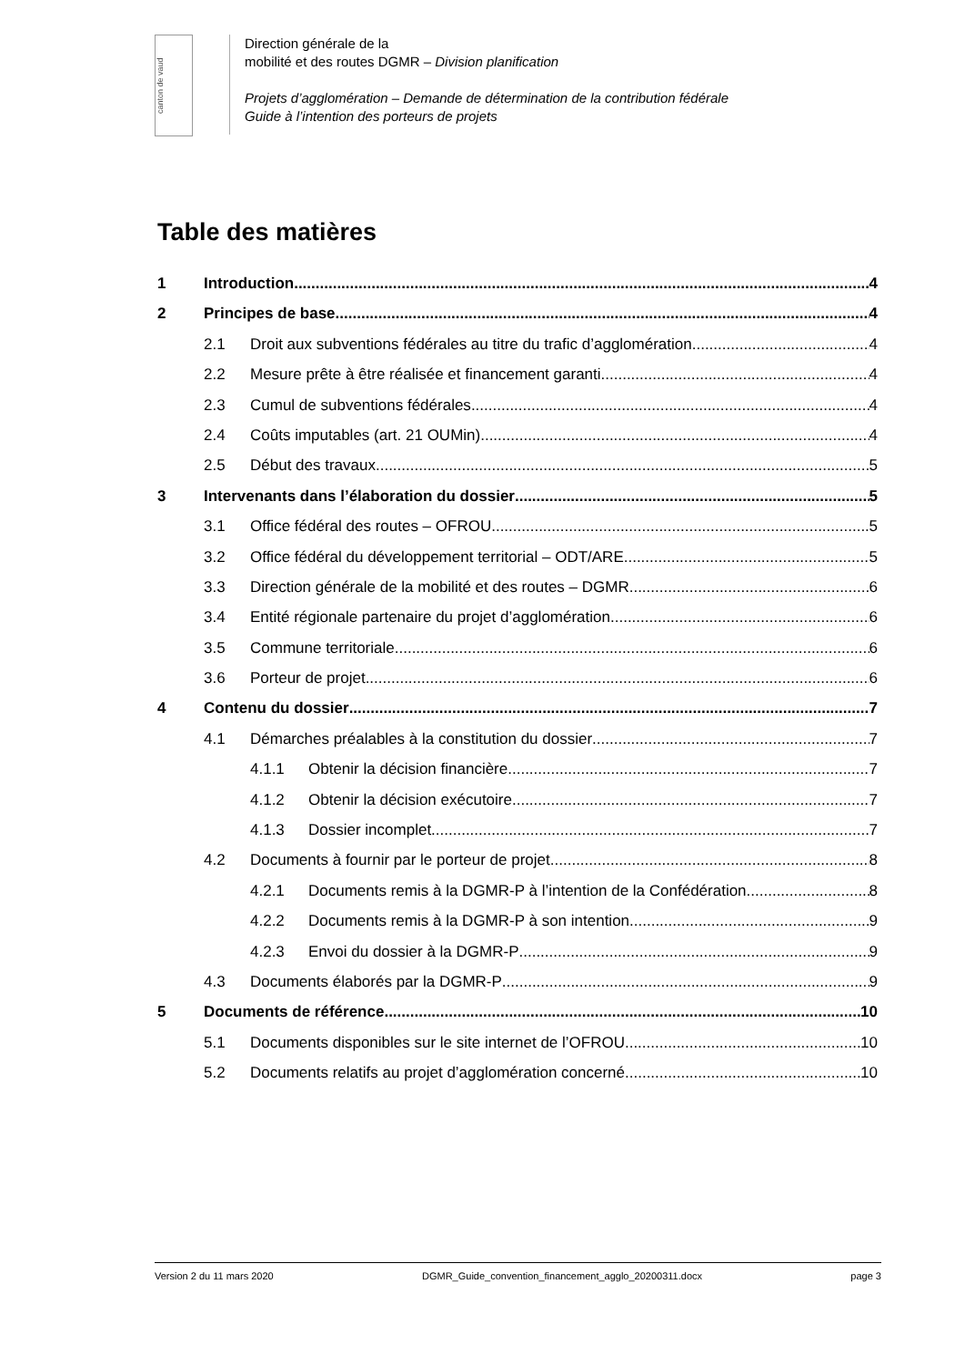canton de vaud
Direction générale de la
mobilité et des routes DGMR – Division planification
Projets d’agglomération – Demande de détermination de la contribution fédérale
Guide à l’intention des porteurs de projets
Table des matières
1 Introduction 4
2 Principes de base 4
2.1 Droit aux subventions fédérales au titre du trafic d’agglomération 4
2.2 Mesure prête à être réalisée et financement garanti 4
2.3 Cumul de subventions fédérales 4
2.4 Coûts imputables (art. 21 OUMin) 4
2.5 Début des travaux 5
3 Intervenants dans l’élaboration du dossier 5
3.1 Office fédéral des routes – OFROU 5
3.2 Office fédéral du développement territorial – ODT/ARE 5
3.3 Direction générale de la mobilité et des routes – DGMR 6
3.4 Entité régionale partenaire du projet d’agglomération 6
3.5 Commune territoriale 6
3.6 Porteur de projet 6
4 Contenu du dossier 7
4.1 Démarches préalables à la constitution du dossier 7
4.1.1 Obtenir la décision financière 7
4.1.2 Obtenir la décision exécutoire 7
4.1.3 Dossier incomplet 7
4.2 Documents à fournir par le porteur de projet 8
4.2.1 Documents remis à la DGMR-P à l’intention de la Confédération 8
4.2.2 Documents remis à la DGMR-P à son intention 9
4.2.3 Envoi du dossier à la DGMR-P 9
4.3 Documents élaborés par la DGMR-P 9
5 Documents de référence 10
5.1 Documents disponibles sur le site internet de l’OFROU 10
5.2 Documents relatifs au projet d’agglomération concerné 10
Version 2 du 11 mars 2020 DGMR_Guide_convention_financement_agglo_20200311.docx page 3